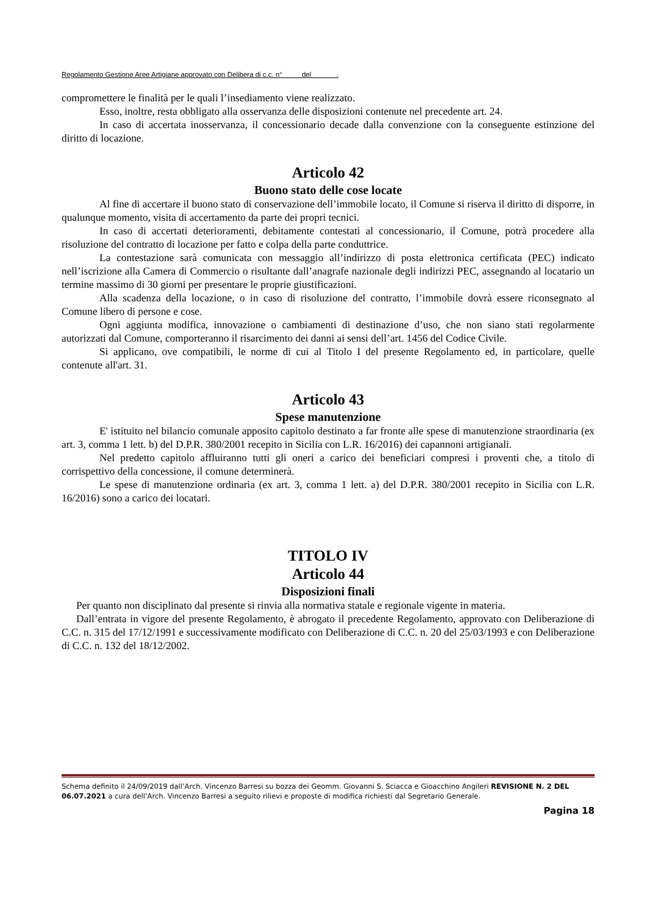Regolamento Gestione Aree Artigiane approvato con Delibera di c.c. n° del .
compromettere le finalità per le quali l’insediamento viene realizzato.
Esso, inoltre, resta obbligato alla osservanza delle disposizioni contenute nel precedente art. 24.
In caso di accertata inosservanza, il concessionario decade dalla convenzione con la conseguente estinzione del diritto di locazione.
Articolo 42
Buono stato delle cose locate
Al fine di accertare il buono stato di conservazione dell’immobile locato, il Comune si riserva il diritto di disporre, in qualunque momento, visita di accertamento da parte dei propri tecnici.
In caso di accertati deterioramenti, debitamente contestati al concessionario, il Comune, potrà procedere alla risoluzione del contratto di locazione per fatto e colpa della parte conduttrice.
La contestazione sarà comunicata con messaggio all’indirizzo di posta elettronica certificata (PEC) indicato nell’iscrizione alla Camera di Commercio o risultante dall’anagrafe nazionale degli indirizzi PEC, assegnando al locatario un termine massimo di 30 giorni per presentare le proprie giustificazioni.
Alla scadenza della locazione, o in caso di risoluzione del contratto, l’immobile dovrà essere riconsegnato al Comune libero di persone e cose.
Ogni aggiunta modifica, innovazione o cambiamenti di destinazione d’uso, che non siano stati regolarmente autorizzati dal Comune, comporteranno il risarcimento dei danni ai sensi dell’art. 1456 del Codice Civile.
Si applicano, ove compatibili, le norme di cui al Titolo I del presente Regolamento ed, in particolare, quelle contenute all'art. 31.
Articolo 43
Spese manutenzione
E' istituito nel bilancio comunale apposito capitolo destinato a far fronte alle spese di manutenzione straordinaria (ex art. 3, comma 1 lett. b) del D.P.R. 380/2001 recepito in Sicilia con L.R. 16/2016) dei capannoni artigianali.
Nel predetto capitolo affluiranno tutti gli oneri a carico dei beneficiari compresi i proventi che, a titolo di corrispettivo della concessione, il comune determinerà.
Le spese di manutenzione ordinaria (ex art. 3, comma 1 lett. a) del D.P.R. 380/2001 recepito in Sicilia con L.R. 16/2016) sono a carico dei locatari.
TITOLO IV
Articolo 44
Disposizioni finali
Per quanto non disciplinato dal presente si rinvia alla normativa statale e regionale vigente in materia.
Dall’entrata in vigore del presente Regolamento, è abrogato il precedente Regolamento, approvato con Deliberazione di C.C. n. 315 del 17/12/1991 e successivamente modificato con Deliberazione di C.C. n. 20 del 25/03/1993 e con Deliberazione di C.C. n. 132 del 18/12/2002.
Schema definito il 24/09/2019 dall’Arch. Vincenzo Barresi su bozza dei Geomm. Giovanni S. Sciacca e Gioacchino Angileri REVISIONE N. 2 DEL 06.07.2021 a cura dell’Arch. Vincenzo Barresi a seguito rilievi e proposte di modifica richiesti dal Segretario Generale.
Pagina 18